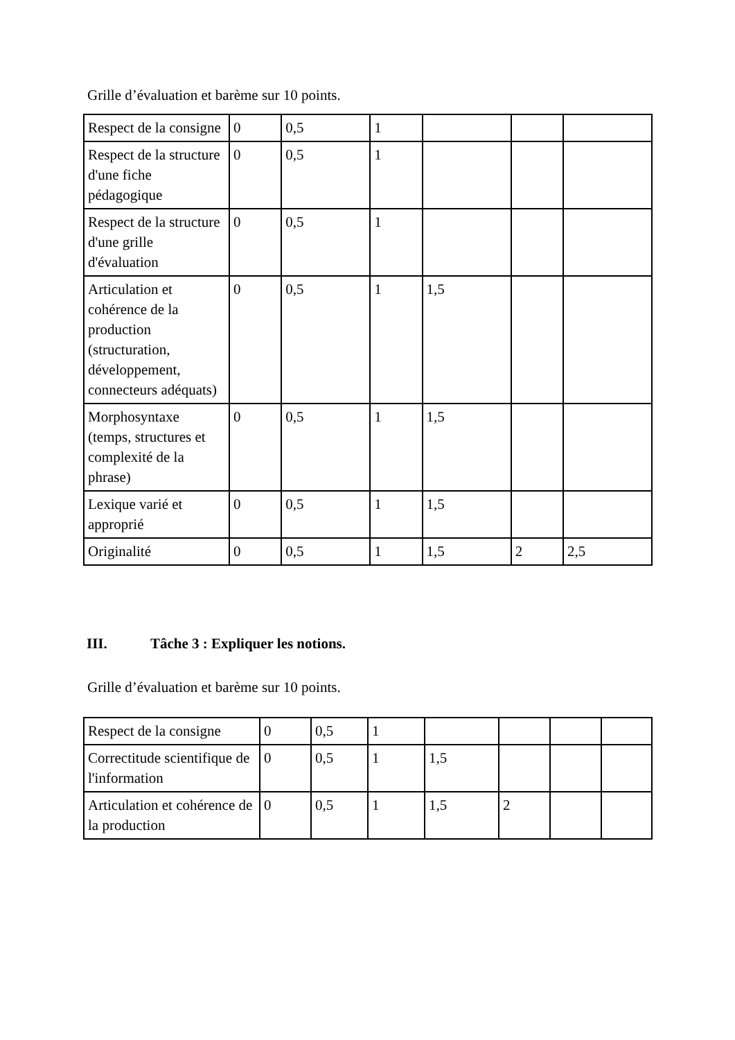Grille d’évaluation et barème sur 10 points.
| Respect de la consigne | 0 | 0,5 | 1 | | | |
| Respect de la structure d'une fiche pédagogique | 0 | 0,5 | 1 | | | |
| Respect de la structure d'une grille d'évaluation | 0 | 0,5 | 1 | | | |
| Articulation et cohérence de la production (structuration, développement, connecteurs adéquats) | 0 | 0,5 | 1 | 1,5 | | |
| Morphosyntaxe (temps, structures et complexité de la phrase) | 0 | 0,5 | 1 | 1,5 | | |
| Lexique varié et approprié | 0 | 0,5 | 1 | 1,5 | | |
| Originalité | 0 | 0,5 | 1 | 1,5 | 2 | 2,5 |
III. Tâche 3 : Expliquer les notions.
Grille d’évaluation et barème sur 10 points.
| Respect de la consigne | 0 | 0,5 | 1 | | | | |
| Correctitude scientifique de l'information | 0 | 0,5 | 1 | 1,5 | | | |
| Articulation et cohérence de la production | 0 | 0,5 | 1 | 1,5 | 2 | | |